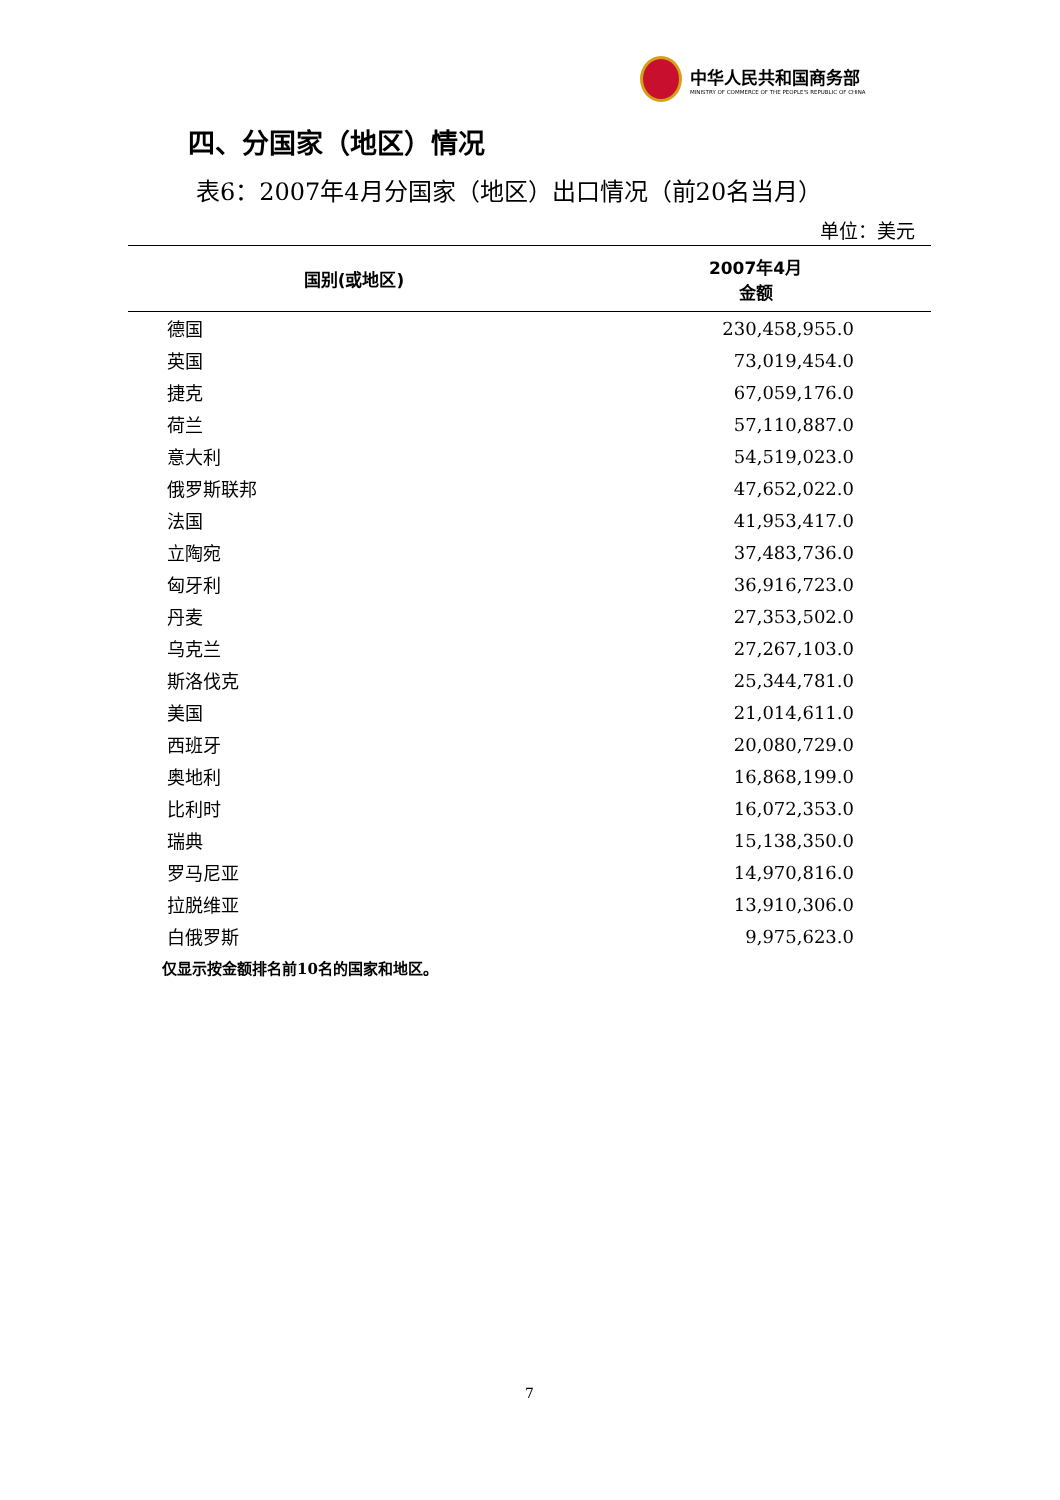中华人民共和国商务部
MINISTRY OF COMMERCE OF THE PEOPLE'S REPUBLIC OF CHINA
四、分国家（地区）情况
表6：2007年4月分国家（地区）出口情况（前20名当月）
单位：美元
| 国别(或地区) | 2007年4月 金额 |
| --- | --- |
| 德国 | 230,458,955.0 |
| 英国 | 73,019,454.0 |
| 捷克 | 67,059,176.0 |
| 荷兰 | 57,110,887.0 |
| 意大利 | 54,519,023.0 |
| 俄罗斯联邦 | 47,652,022.0 |
| 法国 | 41,953,417.0 |
| 立陶宛 | 37,483,736.0 |
| 匈牙利 | 36,916,723.0 |
| 丹麦 | 27,353,502.0 |
| 乌克兰 | 27,267,103.0 |
| 斯洛伐克 | 25,344,781.0 |
| 美国 | 21,014,611.0 |
| 西班牙 | 20,080,729.0 |
| 奥地利 | 16,868,199.0 |
| 比利时 | 16,072,353.0 |
| 瑞典 | 15,138,350.0 |
| 罗马尼亚 | 14,970,816.0 |
| 拉脱维亚 | 13,910,306.0 |
| 白俄罗斯 | 9,975,623.0 |
仅显示按金额排名前10名的国家和地区。
7